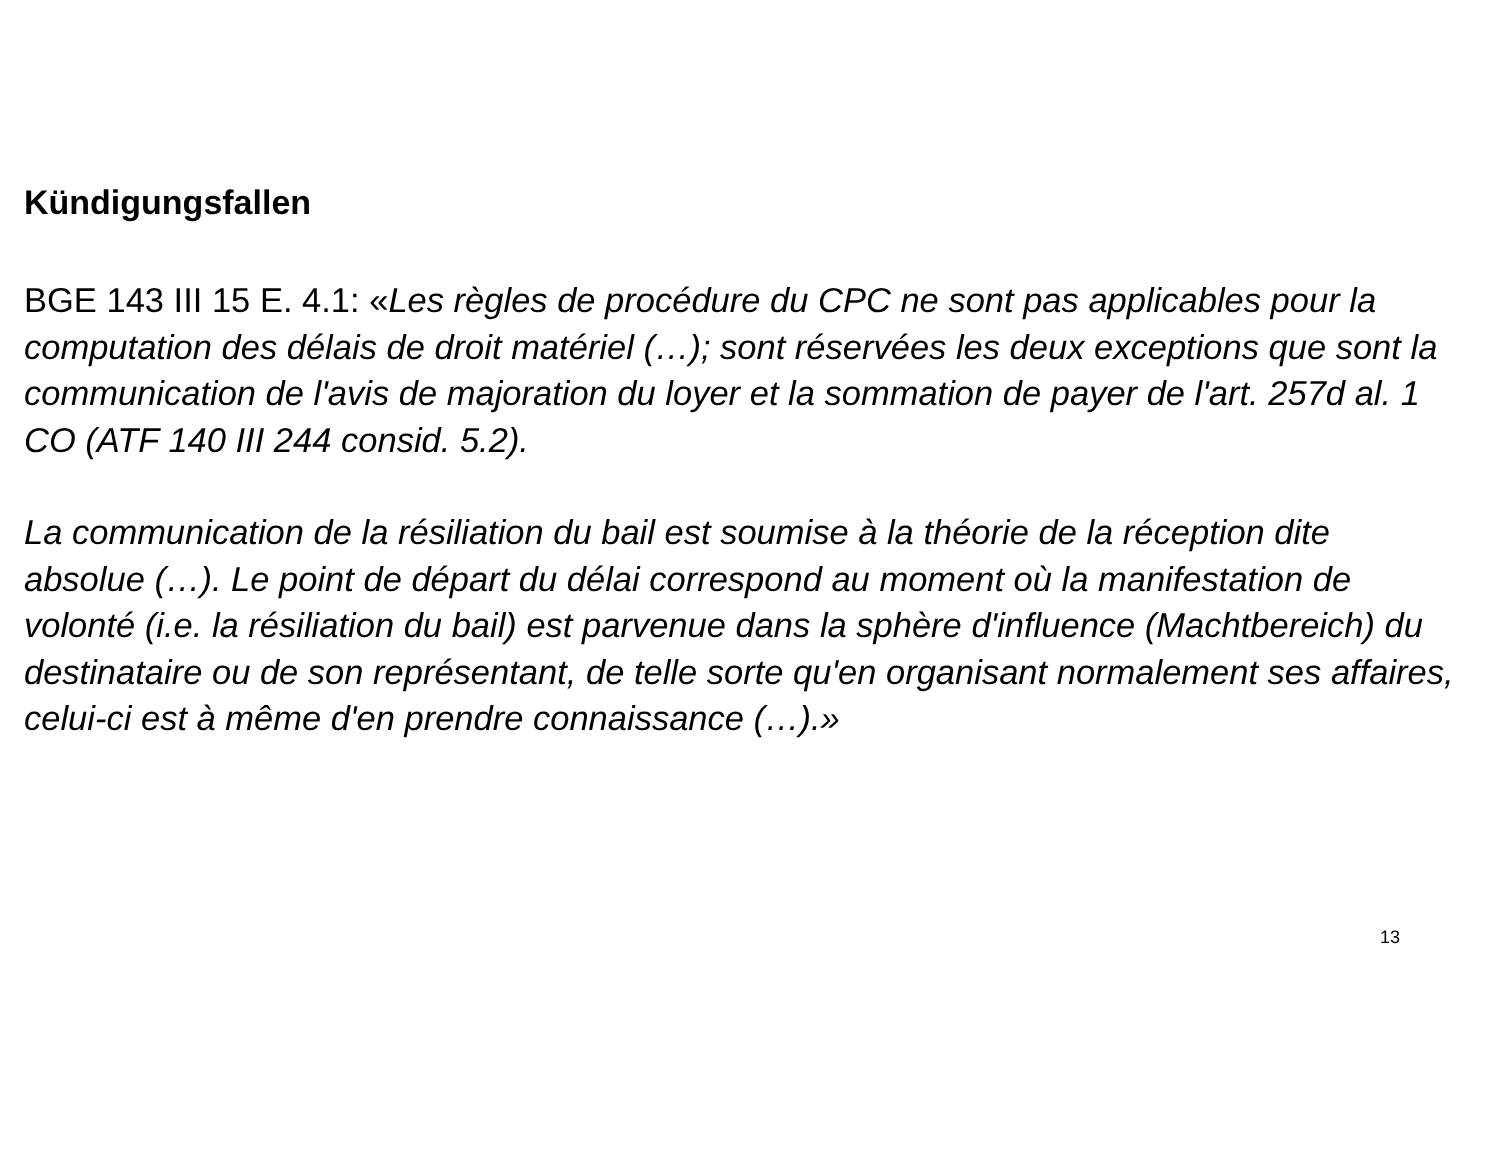Kündigungsfallen
BGE 143 III 15 E. 4.1: «Les règles de procédure du CPC ne sont pas applicables pour la computation des délais de droit matériel (…); sont réservées les deux exceptions que sont la communication de l'avis de majoration du loyer et la sommation de payer de l'art. 257d al. 1 CO (ATF 140 III 244 consid. 5.2).
La communication de la résiliation du bail est soumise à la théorie de la réception dite absolue (…). Le point de départ du délai correspond au moment où la manifestation de volonté (i.e. la résiliation du bail) est parvenue dans la sphère d'influence (Machtbereich) du destinataire ou de son représentant, de telle sorte qu'en organisant normalement ses affaires, celui-ci est à même d'en prendre connaissance (…).»
13